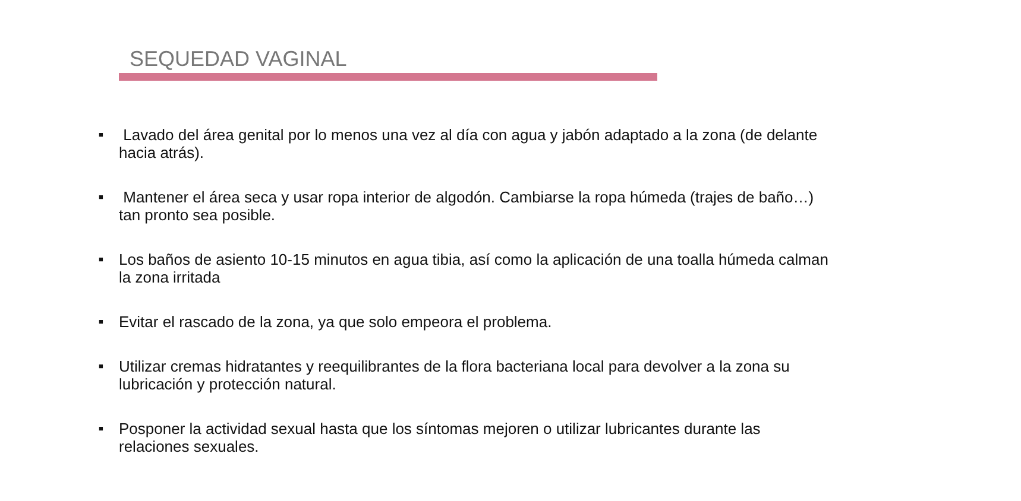SEQUEDAD VAGINAL
■ Lavado del área genital por lo menos una vez al día con agua y jabón adaptado a la zona (de delante hacia atrás).
■ Mantener el área seca y usar ropa interior de algodón. Cambiarse la ropa húmeda (trajes de baño…) tan pronto sea posible.
■ Los baños de asiento 10-15 minutos en agua tibia, así como la aplicación de una toalla húmeda calman la zona irritada
■ Evitar el rascado de la zona, ya que solo empeora el problema.
■ Utilizar cremas hidratantes y reequilibrantes de la flora bacteriana local para devolver a la zona su lubricación y protección natural.
■ Posponer la actividad sexual hasta que los síntomas mejoren o utilizar lubricantes durante las relaciones sexuales.